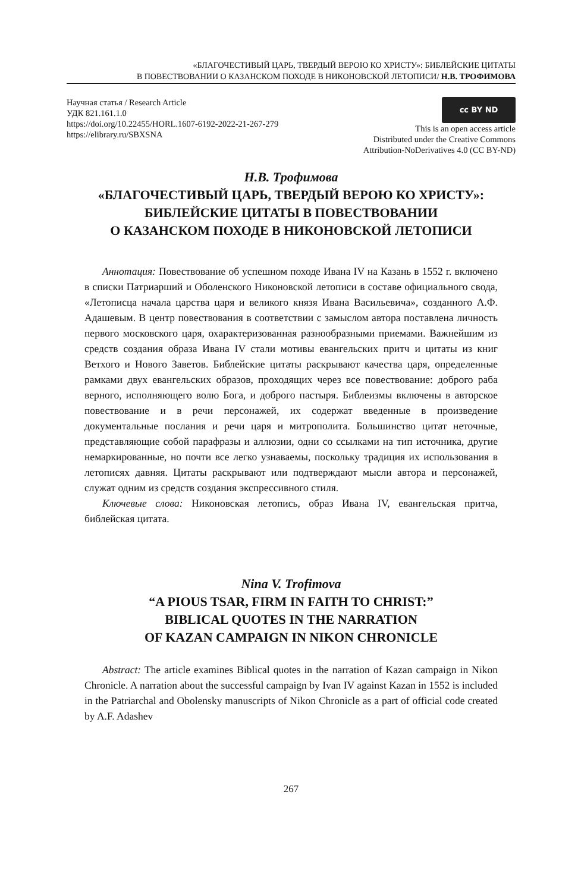«БЛАГОЧЕСТИВЫЙ ЦАРЬ, ТВЕРДЫЙ ВЕРОЮ КО ХРИСТУ»: БИБЛЕЙСКИЕ ЦИТАТЫ
В ПОВЕСТВОВАНИИ О КАЗАНСКОМ ПОХОДЕ В НИКОНОВСКОЙ ЛЕТОПИСИ/ Н.В. ТРОФИМОВА
Научная статья / Research Article
УДК 821.161.1.0
https://doi.org/10.22455/HORL.1607-6192-2022-21-267-279
https://elibrary.ru/SBXSNA
cc BY ND
This is an open access article
Distributed under the Creative Commons
Attribution-NoDerivatives 4.0 (CC BY-ND)
Н.В. Трофимова
«БЛАГОЧЕСТИВЫЙ ЦАРЬ, ТВЕРДЫЙ ВЕРОЮ КО ХРИСТУ»:
БИБЛЕЙСКИЕ ЦИТАТЫ В ПОВЕСТВОВАНИИ
О КАЗАНСКОМ ПОХОДЕ В НИКОНОВСКОЙ ЛЕТОПИСИ
Аннотация: Повествование об успешном походе Ивана IV на Казань в 1552 г. включено в списки Патриарший и Оболенского Никоновской летописи в составе официального свода, «Летописца начала царства царя и великого князя Ивана Васильевича», созданного А.Ф. Адашевым. В центр повествования в соответствии с замыслом автора поставлена личность первого московского царя, охарактеризованная разнообразными приемами. Важнейшим из средств создания образа Ивана IV стали мотивы евангельских притч и цитаты из книг Ветхого и Нового Заветов. Библейские цитаты раскрывают качества царя, определенные рамками двух евангельских образов, проходящих через все повествование: доброго раба верного, исполняющего волю Бога, и доброго пастыря. Библеизмы включены в авторское повествование и в речи персонажей, их содержат введенные в произведение документальные послания и речи царя и митрополита. Большинство цитат неточные, представляющие собой парафразы и аллюзии, одни со ссылками на тип источника, другие немаркированные, но почти все легко узнаваемы, поскольку традиция их использования в летописях давняя. Цитаты раскрывают или подтверждают мысли автора и персонажей, служат одним из средств создания экспрессивного стиля.
Ключевые слова: Никоновская летопись, образ Ивана IV, евангельская притча, библейская цитата.
Nina V. Trofimova
“A PIOUS TSAR, FIRM IN FAITH TO CHRIST:”
BIBLICAL QUOTES IN THE NARRATION
OF KAZAN CAMPAIGN IN NIKON CHRONICLE
Abstract: The article examines Biblical quotes in the narration of Kazan campaign in Nikon Chronicle. A narration about the successful campaign by Ivan IV against Kazan in 1552 is included in the Patriarchal and Obolensky manuscripts of Nikon Chronicle as a part of official code created by A.F. Adashev
267